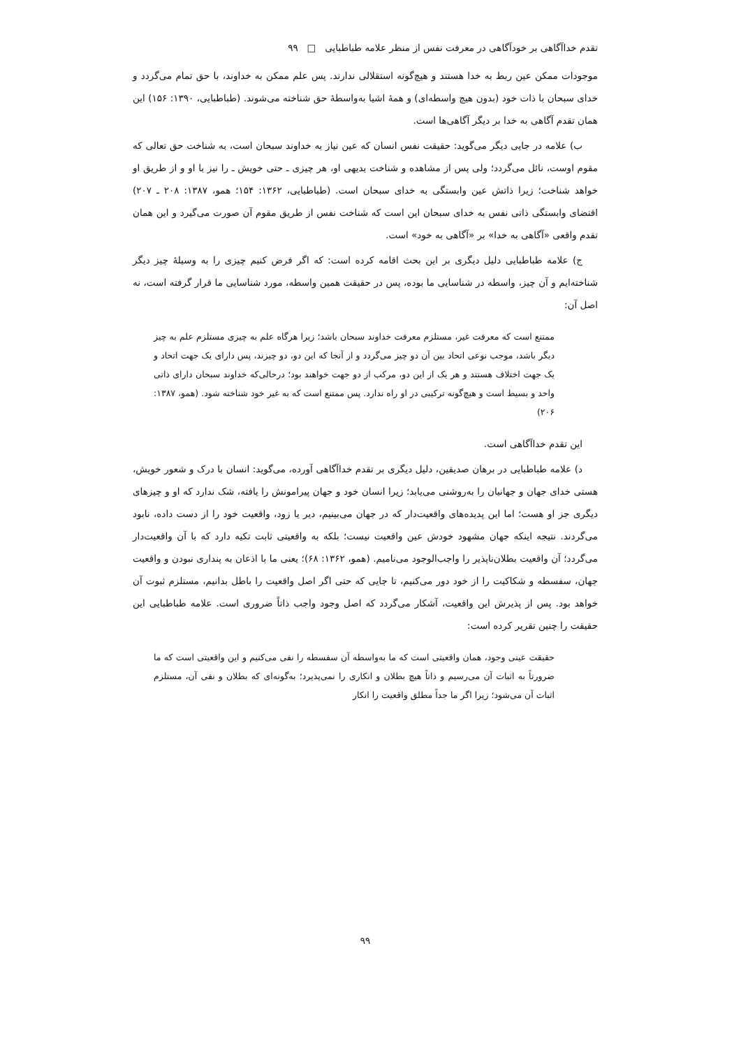تقدم خداآگاهی بر خودآگاهی در معرفت نفس از منظر علامه طباطبایی □ ۹۹
موجودات ممکن عین ربط به خدا هستند و هیچ‌گونه استقلالی ندارند. پس علم ممکن به خداوند، با حق تمام می‌گردد و خدای سبحان با ذات خود (بدون هیچ واسطه‌ای) و همهٔ اشیا به‌واسطهٔ حق شناخته می‌شوند. (طباطبایی، ۱۳۹۰: ۱۵۶) این همان تقدم آگاهی به خدا بر دیگر آگاهی‌ها است.
ب) علامه در جایی دیگر می‌گوید: حقیقت نفس انسان که عین نیاز به خداوند سبحان است، به شناخت حق تعالی که مقوم اوست، نائل می‌گردد؛ ولی پس از مشاهده و شناخت بدیهی او، هر چیزی ـ حتی خویش ـ را نیز با او و از طریق او خواهد شناخت؛ زیرا ذاتش عین وابستگی به خدای سبحان است. (طباطبایی، ۱۳۶۲: ۱۵۴؛ همو، ۱۳۸۷: ۲۰۸ ـ ۲۰۷) اقتضای وابستگی ذاتی نفس به خدای سبحان این است که شناخت نفس از طریق مقوم آن صورت می‌گیرد و این همان تقدم واقعی «آگاهی به خدا» بر «آگاهی به خود» است.
ج) علامه طباطبایی دلیل دیگری بر این بحث اقامه کرده است: که اگر فرض کنیم چیزی را به وسیلهٔ چیز دیگر شناخته‌ایم و آن چیز، واسطه در شناسایی ما بوده، پس در حقیقت همین واسطه، مورد شناسایی ما قرار گرفته است، نه اصل آن:
ممتنع است که معرفت غیر، مستلزم معرفت خداوند سبحان باشد؛ زیرا هرگاه علم به چیزی مستلزم علم به چیز دیگر باشد، موجب نوعی اتحاد بین آن دو چیز می‌گردد و از آنجا که این دو، دو چیزند، پس دارای یک جهت اتحاد و یک جهت اختلاف هستند و هر یک از این دو، مرکب از دو جهت خواهند بود؛ درحالی‌که خداوند سبحان دارای ذاتی واحد و بسیط است و هیچ‌گونه ترکیبی در او راه ندارد. پس ممتنع است که به غیر خود شناخته شود. (همو، ۱۳۸۷: ۲۰۶)
این تقدم خداآگاهی است.
د) علامه طباطبایی در برهان صدیقین، دلیل دیگری بر تقدم خداآگاهی آورده، می‌گوید: انسان با درک و شعور خویش، هستی خدای جهان و جهانیان را به‌روشنی می‌یابد؛ زیرا انسان خود و جهان پیرامونش را یافته، شک ندارد که او و چیزهای دیگری جز او هست؛ اما این پدیده‌های واقعیت‌دار که در جهان می‌بینیم، دیر یا زود، واقعیت خود را از دست داده، نابود می‌گردند. نتیجه اینکه جهان مشهود خودش عین واقعیت نیست؛ بلکه به واقعیتی ثابت تکیه دارد که با آن واقعیت‌دار می‌گردد؛ آن واقعیت بطلان‌ناپذیر را واجب‌الوجود می‌نامیم. (همو، ۱۳۶۲: ۶۸)؛ یعنی ما با اذعان به پنداری نبودن و واقعیت جهان، سفسطه و شکاکیت را از خود دور می‌کنیم، تا جایی که حتی اگر اصل واقعیت را باطل بدانیم، مستلزم ثبوت آن خواهد بود. پس از پذیرش این واقعیت، آشکار می‌گردد که اصل وجود واجب ذاتاً ضروری است. علامه طباطبایی این حقیقت را چنین تقریر کرده است:
حقیقت عینی وجود، همان واقعیتی است که ما به‌واسطه آن سفسطه را نفی می‌کنیم و این واقعیتی است که ما ضرورتاً به اثبات آن می‌رسیم و ذاتاً هیچ بطلان و انکاری را نمی‌پذیرد؛ به‌گونه‌ای که بطلان و نفی آن، مستلزم اثبات آن می‌شود؛ زیرا اگر ما جداً مطلق واقعیت را انکار
۹۹